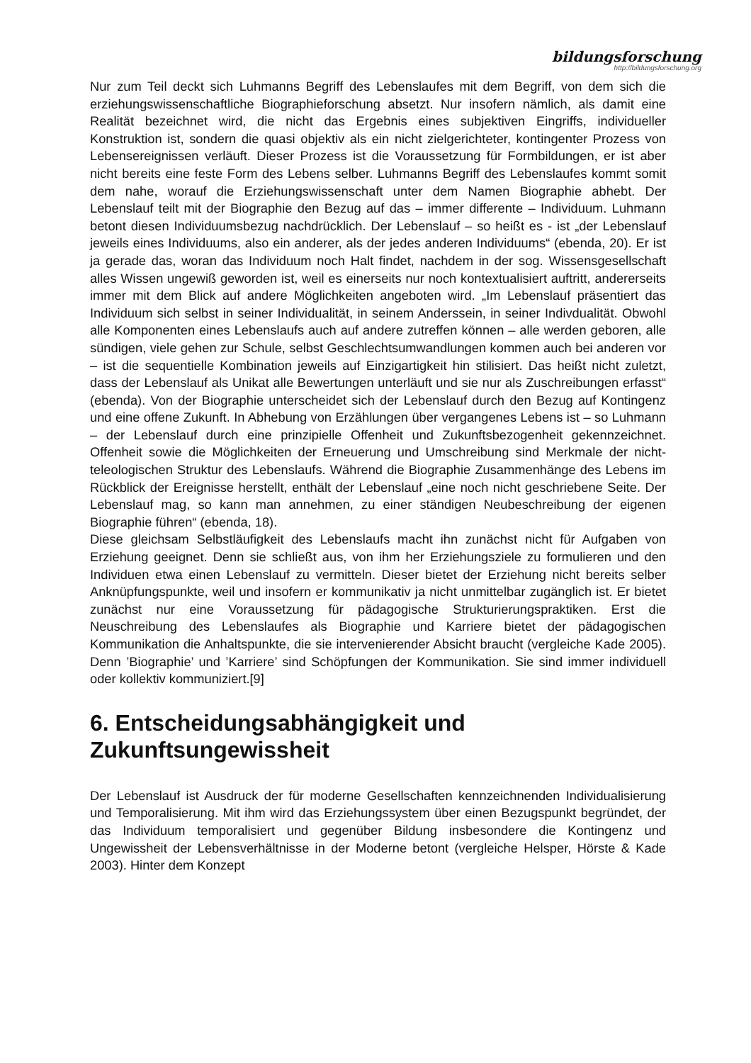bildungsforschung
http://bildungsforschung.org
Nur zum Teil deckt sich Luhmanns Begriff des Lebenslaufes mit dem Begriff, von dem sich die erziehungswissenschaftliche Biographieforschung absetzt. Nur insofern nämlich, als damit eine Realität bezeichnet wird, die nicht das Ergebnis eines subjektiven Eingriffs, individueller Konstruktion ist, sondern die quasi objektiv als ein nicht zielgerichteter, kontingenter Prozess von Lebensereignissen verläuft. Dieser Prozess ist die Voraussetzung für Formbildungen, er ist aber nicht bereits eine feste Form des Lebens selber. Luhmanns Begriff des Lebenslaufes kommt somit dem nahe, worauf die Erziehungswissenschaft unter dem Namen Biographie abhebt. Der Lebenslauf teilt mit der Biographie den Bezug auf das – immer differente – Individuum. Luhmann betont diesen Individuumsbezug nachdrücklich. Der Lebenslauf – so heißt es - ist „der Lebenslauf jeweils eines Individuums, also ein anderer, als der jedes anderen Individuums“ (ebenda, 20). Er ist ja gerade das, woran das Individuum noch Halt findet, nachdem in der sog. Wissensgesellschaft alles Wissen ungewiß geworden ist, weil es einerseits nur noch kontextualisiert auftritt, andererseits immer mit dem Blick auf andere Möglichkeiten angeboten wird. „Im Lebenslauf präsentiert das Individuum sich selbst in seiner Individualität, in seinem Anderssein, in seiner Indivdualität. Obwohl alle Komponenten eines Lebenslaufs auch auf andere zutreffen können – alle werden geboren, alle sündigen, viele gehen zur Schule, selbst Geschlechtsumwandlungen kommen auch bei anderen vor – ist die sequentielle Kombination jeweils auf Einzigartigkeit hin stilisiert. Das heißt nicht zuletzt, dass der Lebenslauf als Unikat alle Bewertungen unterläuft und sie nur als Zuschreibungen erfasst“ (ebenda). Von der Biographie unterscheidet sich der Lebenslauf durch den Bezug auf Kontingenz und eine offene Zukunft. In Abhebung von Erzählungen über vergangenes Lebens ist – so Luhmann – der Lebenslauf durch eine prinzipielle Offenheit und Zukunftsbezogenheit gekennzeichnet. Offenheit sowie die Möglichkeiten der Erneuerung und Umschreibung sind Merkmale der nicht-teleologischen Struktur des Lebenslaufs. Während die Biographie Zusammenhänge des Lebens im Rückblick der Ereignisse herstellt, enthält der Lebenslauf „eine noch nicht geschriebene Seite. Der Lebenslauf mag, so kann man annehmen, zu einer ständigen Neubeschreibung der eigenen Biographie führen“ (ebenda, 18).
Diese gleichsam Selbstläufigkeit des Lebenslaufs macht ihn zunächst nicht für Aufgaben von Erziehung geeignet. Denn sie schließt aus, von ihm her Erziehungsziele zu formulieren und den Individuen etwa einen Lebenslauf zu vermitteln. Dieser bietet der Erziehung nicht bereits selber Anknüpfungspunkte, weil und insofern er kommunikativ ja nicht unmittelbar zugänglich ist. Er bietet zunächst nur eine Voraussetzung für pädagogische Strukturierungspraktiken. Erst die Neuschreibung des Lebenslaufes als Biographie und Karriere bietet der pädagogischen Kommunikation die Anhaltspunkte, die sie intervenierender Absicht braucht (vergleiche Kade 2005). Denn ’Biographie’ und ’Karriere’ sind Schöpfungen der Kommunikation. Sie sind immer individuell oder kollektiv kommuniziert.[9]
6. Entscheidungsabhängigkeit und Zukunftsungewissheit
Der Lebenslauf ist Ausdruck der für moderne Gesellschaften kennzeichnenden Individualisierung und Temporalisierung. Mit ihm wird das Erziehungssystem über einen Bezugspunkt begründet, der das Individuum temporalisiert und gegenüber Bildung insbesondere die Kontingenz und Ungewissheit der Lebensverhältnisse in der Moderne betont (vergleiche Helsper, Hörste & Kade 2003). Hinter dem Konzept